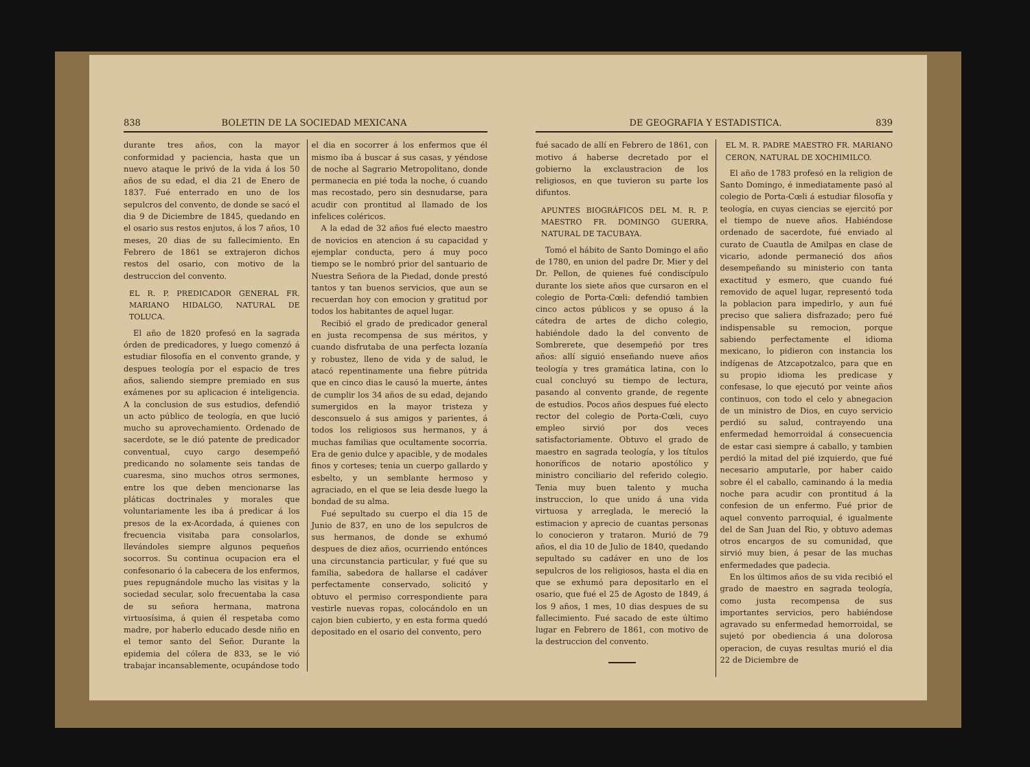838 BOLETIN DE LA SOCIEDAD MEXICANA
durante tres años, con la mayor conformidad y paciencia, hasta que un nuevo ataque le privó de la vida á los 50 años de su edad, el dia 21 de Enero de 1837. Fué enterrado en uno de los sepulcros del convento, de donde se sacó el dia 9 de Diciembre de 1845, quedando en el osario sus restos enjutos, á los 7 años, 10 meses, 20 dias de su fallecimiento. En Febrero de 1861 se extrajeron dichos restos del osario, con motivo de la destruccion del convento.
EL R. P. PREDICADOR GENERAL FR. MARIANO HIDALGO, NATURAL DE TOLUCA.
El año de 1820 profesó en la sagrada órden de predicadores, y luego comenzó á estudiar filosofía en el convento grande, y despues teología por el espacio de tres años, saliendo siempre premiado en sus exámenes por su aplicacion é inteligencia. A la conclusion de sus estudios, defendió un acto público de teología, en que lució mucho su aprovechamiento. Ordenado de sacerdote, se le dió patente de predicador conventual, cuyo cargo desempeñó predicando no solamente seis tandas de cuaresma, sino muchos otros sermones, entre los que deben mencionarse las pláticas doctrinales y morales que voluntariamente les iba á predicar á los presos de la ex-Acordada, á quienes con frecuencia visitaba para consolarlos, llevándoles siempre algunos pequeños socorros. Su continua ocupacion era el confesonario ó la cabecera de los enfermos, pues repugnándole mucho las visitas y la sociedad secular, solo frecuentaba la casa de su señora hermana, matrona virtuosísima, á quien él respetaba como madre, por haberlo educado desde niño en el temor santo del Señor. Durante la epidemia del cólera de 833, se le vió trabajar incansablemente, ocupándose todo
el dia en socorrer á los enfermos que él mismo iba á buscar á sus casas, y yéndose de noche al Sagrario Metropolitano, donde permanecia en pié toda la noche, ó cuando mas recostado, pero sin desnudarse, para acudir con prontitud al llamado de los infelices coléricos.
A la edad de 32 años fué electo maestro de novicios en atencion á su capacidad y ejemplar conducta, pero á muy poco tiempo se le nombró prior del santuario de Nuestra Señora de la Piedad, donde prestó tantos y tan buenos servicios, que aun se recuerdan hoy con emocion y gratitud por todos los habitantes de aquel lugar.
Recibió el grado de predicador general en justa recompensa de sus méritos, y cuando disfrutaba de una perfecta lozanía y robustez, lleno de vida y de salud, le atacó repentinamente una fiebre pútrida que en cinco dias le causó la muerte, ántes de cumplir los 34 años de su edad, dejando sumergidos en la mayor tristeza y desconsuelo á sus amigos y parientes, á todos los religiosos sus hermanos, y á muchas familias que ocultamente socorria. Era de genio dulce y apacible, y de modales finos y corteses; tenia un cuerpo gallardo y esbelto, y un semblante hermoso y agraciado, en el que se leia desde luego la bondad de su alma.
Fué sepultado su cuerpo el dia 15 de Junio de 837, en uno de los sepulcros de sus hermanos, de donde se exhumó despues de diez años, ocurriendo entónces una circunstancia particular, y fué que su familia, sabedora de hallarse el cadáver perfectamente conservado, solicitó y obtuvo el permiso correspondiente para vestirle nuevas ropas, colocándolo en un cajon bien cubierto, y en esta forma quedó depositado en el osario del convento, pero
DE GEOGRAFIA Y ESTADISTICA. 839
fué sacado de allí en Febrero de 1861, con motivo á haberse decretado por el gobierno la exclaustracion de los religiosos, en que tuvieron su parte los difuntos.
APUNTES BIOGRÁFICOS DEL M. R. P. MAESTRO FR. DOMINGO GUERRA, NATURAL DE TACUBAYA.
Tomó el hábito de Santo Domingo el año de 1780, en union del padre Dr. Mier y del Dr. Pellon, de quienes fué condiscípulo durante los siete años que cursaron en el colegio de Porta-Cœli: defendió tambien cinco actos públicos y se opuso á la cátedra de artes de dicho colegio, habiéndole dado la del convento de Sombrerete, que desempeñó por tres años: allí siguió enseñando nueve años teología y tres gramática latina, con lo cual concluyó su tiempo de lectura, pasando al convento grande, de regente de estudios. Pocos años despues fué electo rector del colegio de Porta-Cœli, cuyo empleo sirvió por dos veces satisfactoriamente. Obtuvo el grado de maestro en sagrada teología, y los títulos honoríficos de notario apostólico y ministro conciliario del referido colegio. Tenia muy buen talento y mucha instruccion, lo que unido á una vida virtuosa y arreglada, le mereció la estimacion y aprecio de cuantas personas lo conocieron y trataron. Murió de 79 años, el dia 10 de Julio de 1840, quedando sepultado su cadáver en uno de los sepulcros de los religiosos, hasta el dia en que se exhumó para depositarlo en el osario, que fué el 25 de Agosto de 1849, á los 9 años, 1 mes, 10 dias despues de su fallecimiento. Fué sacado de este último lugar en Febrero de 1861, con motivo de la destruccion del convento.
EL M. R. PADRE MAESTRO FR. MARIANO CERON, NATURAL DE XOCHIMILCO.
El año de 1783 profesó en la religion de Santo Domingo, é inmediatamente pasó al colegio de Porta-Cœli á estudiar filosofía y teología, en cuyas ciencias se ejercitó por el tiempo de nueve años. Habiéndose ordenado de sacerdote, fué enviado al curato de Cuautla de Amilpas en clase de vicario, adonde permaneció dos años desempeñando su ministerio con tanta exactitud y esmero, que cuando fué removido de aquel lugar, representó toda la poblacion para impedirlo, y aun fué preciso que saliera disfrazado; pero fué indispensable su remocion, porque sabiendo perfectamente el idioma mexicano, lo pidieron con instancia los indígenas de Atzcapotzalco, para que en su propio idioma les predicase y confesase, lo que ejecutó por veinte años continuos, con todo el celo y abnegacion de un ministro de Dios, en cuyo servicio perdió su salud, contrayendo una enfermedad hemorroidal á consecuencia de estar casi siempre á caballo, y tambien perdió la mitad del pié izquierdo, que fué necesario amputarle, por haber caido sobre él el caballo, caminando á la media noche para acudir con prontitud á la confesion de un enfermo. Fué prior de aquel convento parroquial, é igualmente del de San Juan del Rio, y obtuvo ademas otros encargos de su comunidad, que sirvió muy bien, á pesar de las muchas enfermedades que padecia.
En los últimos años de su vida recibió el grado de maestro en sagrada teología, como justa recompensa de sus importantes servicios, pero habiéndose agravado su enfermedad hemorroidal, se sujetó por obediencia á una dolorosa operacion, de cuyas resultas murió el dia 22 de Diciembre de